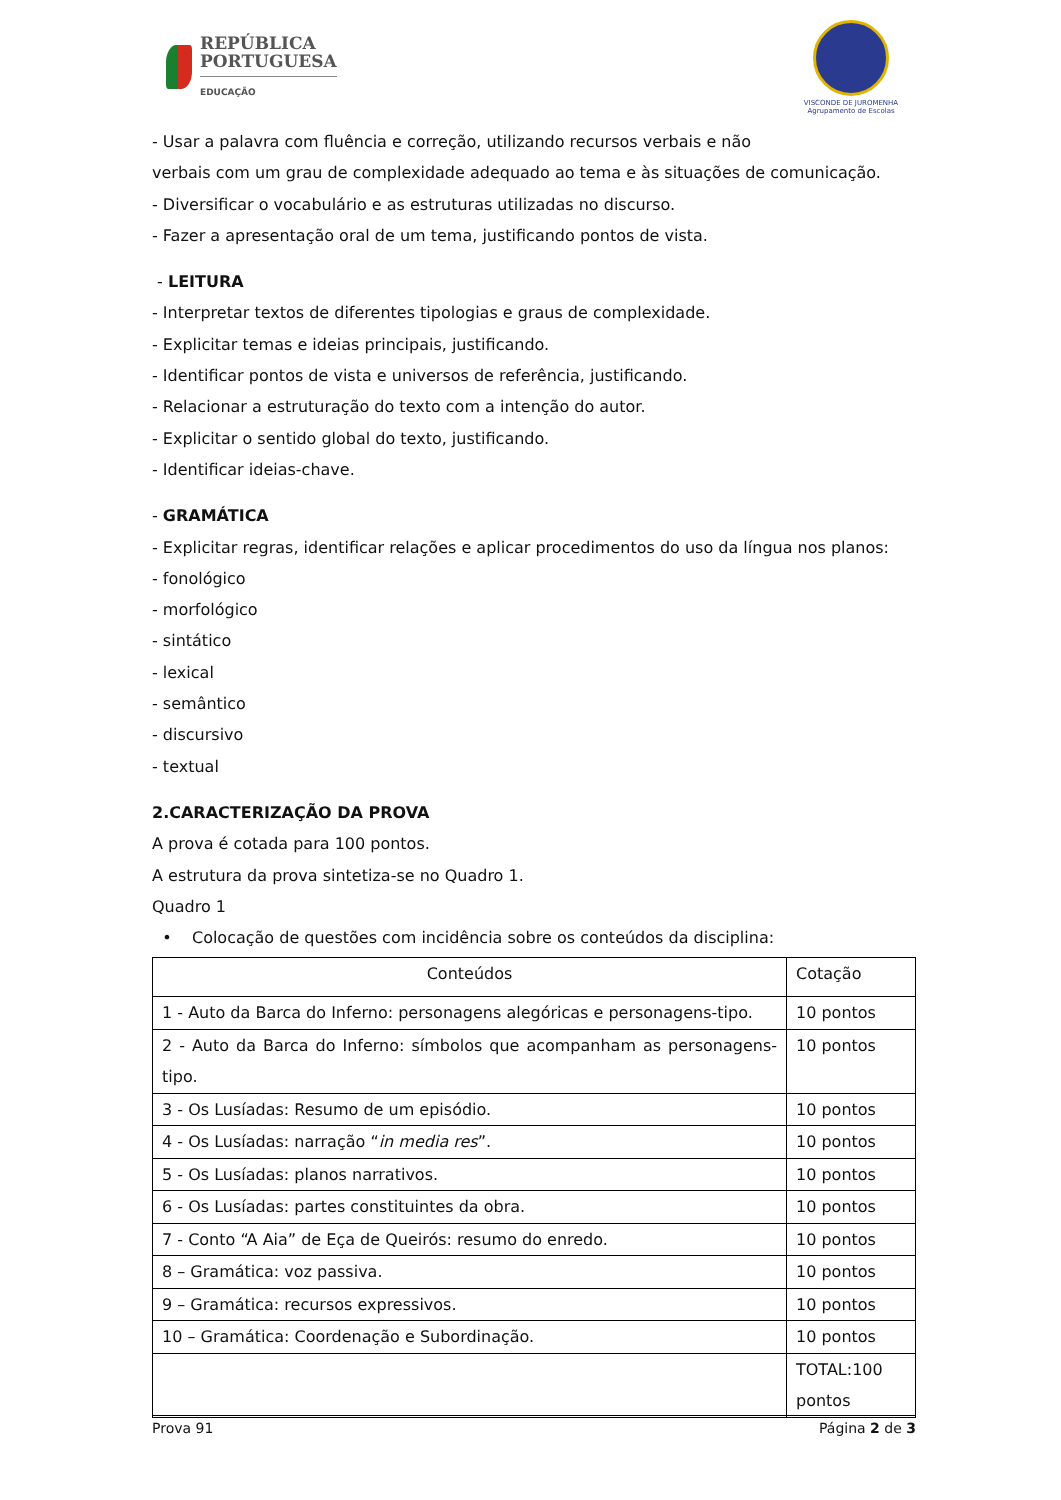REPÚBLICA
PORTUGUESA
EDUCAÇÃO
VISCONDE DE JUROMENHA
Agrupamento de Escolas
- Usar a palavra com fluência e correção, utilizando recursos verbais e não
verbais com um grau de complexidade adequado ao tema e às situações de comunicação.
- Diversificar o vocabulário e as estruturas utilizadas no discurso.
- Fazer a apresentação oral de um tema, justificando pontos de vista.
- LEITURA
- Interpretar textos de diferentes tipologias e graus de complexidade.
- Explicitar temas e ideias principais, justificando.
- Identificar pontos de vista e universos de referência, justificando.
- Relacionar a estruturação do texto com a intenção do autor.
- Explicitar o sentido global do texto, justificando.
- Identificar ideias-chave.
- GRAMÁTICA
- Explicitar regras, identificar relações e aplicar procedimentos do uso da língua nos planos:
- fonológico
- morfológico
- sintático
- lexical
- semântico
- discursivo
- textual
2.CARACTERIZAÇÃO DA PROVA
A prova é cotada para 100 pontos.
A estrutura da prova sintetiza-se no Quadro 1.
Quadro 1
• Colocação de questões com incidência sobre os conteúdos da disciplina:
| Conteúdos | Cotação |
| --- | --- |
| 1 - Auto da Barca do Inferno: personagens alegóricas e personagens-tipo. | 10 pontos |
| 2 - Auto da Barca do Inferno: símbolos que acompanham as personagens-tipo. | 10 pontos |
| 3 - Os Lusíadas: Resumo de um episódio. | 10 pontos |
| 4 - Os Lusíadas: narração “ in media res ”. | 10 pontos |
| 5 - Os Lusíadas: planos narrativos. | 10 pontos |
| 6 - Os Lusíadas: partes constituintes da obra. | 10 pontos |
| 7 - Conto “A Aia” de Eça de Queirós: resumo do enredo. | 10 pontos |
| 8 – Gramática: voz passiva. | 10 pontos |
| 9 – Gramática: recursos expressivos. | 10 pontos |
| 10 – Gramática: Coordenação e Subordinação. | 10 pontos |
| | TOTAL:100 pontos |
Prova 91 Página 2 de 3